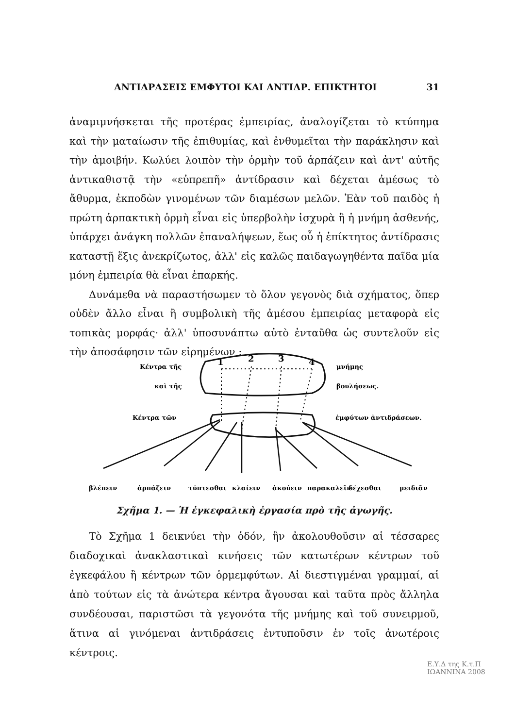ΑΝΤΙΔΡΑΣΕΙΣ ΕΜΦΥΤΟΙ ΚΑΙ ΑΝΤΙΔΡ. ΕΠΙΚΤΗΤΟΙ 31
ἀναμιμνήσκεται τῆς προτέρας ἐμπειρίας, ἀναλογίζεται τὸ κτύπημα καὶ τὴν ματαίωσιν τῆς ἐπιθυμίας, καὶ ἐνθυμεῖται τὴν παράκλησιν καὶ τὴν ἀμοιβήν. Κωλύει λοιπὸν τὴν ὁρμὴν τοῦ ἁρπάζειν καὶ ἀντ' αὐτῆς ἀντικαθιστᾷ τὴν «εὐπρεπῆ» ἀντίδρασιν καὶ δέχεται ἀμέσως τὸ ἄθυρμα, ἐκποδὼν γινομένων τῶν διαμέσων μελῶν. Ἐὰν τοῦ παιδὸς ἡ πρώτη ἁρπακτικὴ ὁρμὴ εἶναι εἰς ὑπερβολὴν ἰσχυρὰ ἢ ἡ μνήμη ἀσθενής, ὑπάρχει ἀνάγκη πολλῶν ἐπαναλήψεων, ἕως οὗ ἡ ἐπίκτητος ἀντίδρασις καταστῇ ἕξις ἀνεκρίζωτος, ἀλλ' εἰς καλῶς παιδαγωγηθέντα παῖδα μία μόνη ἐμπειρία θὰ εἶναι ἐπαρκής.
Δυνάμεθα νὰ παραστήσωμεν τὸ ὅλον γεγονὸς διὰ σχήματος, ὅπερ οὐδὲν ἄλλο εἶναι ἢ συμβολικὴ τῆς ἀμέσου ἐμπειρίας μεταφορὰ εἰς τοπικὰς μορφάς· ἀλλ' ὑποσυνάπτω αὐτὸ ἐνταῦθα ὡς συντελοῦν εἰς τὴν ἀποσάφησιν τῶν εἰρημένων :
Κέντρα τῆς
καὶ τῆς
Κέντρα τῶν
μνήμης
βουλήσεως.
ἐμφύτων ἀντιδράσεων.
βλέπειν
ἁρπάζειν
τύπτεσθαι
κλαίειν
ἀκούειν
παρακαλεῖν
δέχεσθαι
μειδιᾶν
1
2
3
4
Σχῆμα 1. — Ἡ ἐγκεφαλικὴ ἐργασία πρὸ τῆς ἀγωγῆς.
Τὸ Σχῆμα 1 δεικνύει τὴν ὁδόν, ἣν ἀκολουθοῦσιν αἱ τέσσαρες διαδοχικαὶ ἀνακλαστικαὶ κινήσεις τῶν κατωτέρων κέντρων τοῦ ἐγκεφάλου ἢ κέντρων τῶν ὁρμεμφύτων. Αἱ διεστιγμέναι γραμμαί, αἱ ἀπὸ τούτων εἰς τὰ ἀνώτερα κέντρα ἄγουσαι καὶ ταῦτα πρὸς ἄλληλα συνδέουσαι, παριστῶσι τὰ γεγονότα τῆς μνήμης καὶ τοῦ συνειρμοῦ, ἅτινα αἱ γινόμεναι ἀντιδράσεις ἐντυποῦσιν ἐν τοῖς ἀνωτέροις κέντροις.
Ε.Υ.Δ της Κ.τ.Π ΙΩΑΝΝΙΝΑ 2008